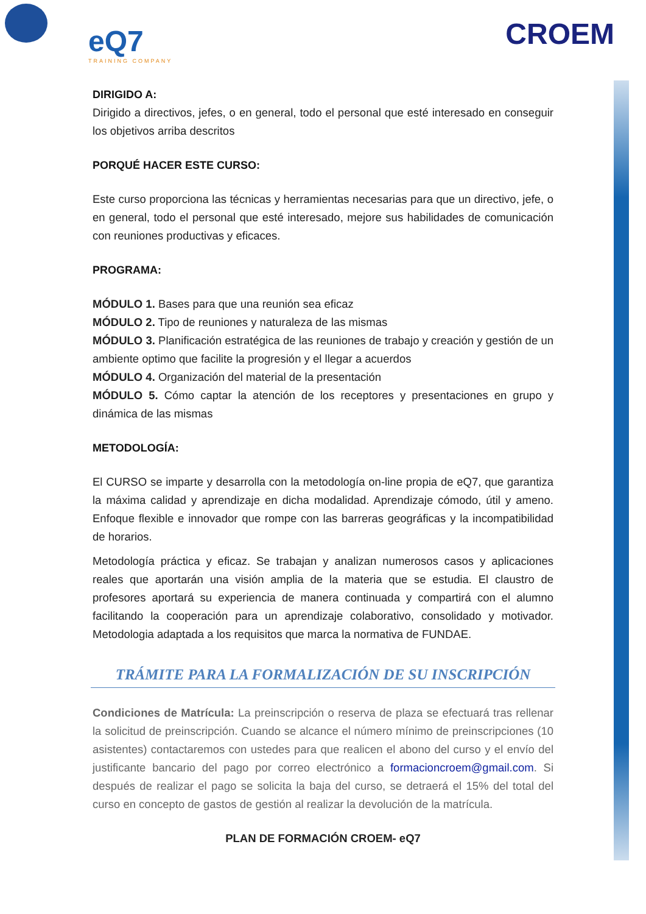eQ7
TRAINING COMPANY
CROEM
DIRIGIDO A:
Dirigido a directivos, jefes, o en general, todo el personal que esté interesado en conseguir los objetivos arriba descritos
PORQUÉ HACER ESTE CURSO:
Este curso proporciona las técnicas y herramientas necesarias para que un directivo, jefe, o en general, todo el personal que esté interesado, mejore sus habilidades de comunicación con reuniones productivas y eficaces.
PROGRAMA:
MÓDULO 1. Bases para que una reunión sea eficaz
MÓDULO 2. Tipo de reuniones y naturaleza de las mismas
MÓDULO 3. Planificación estratégica de las reuniones de trabajo y creación y gestión de un ambiente optimo que facilite la progresión y el llegar a acuerdos
MÓDULO 4. Organización del material de la presentación
MÓDULO 5. Cómo captar la atención de los receptores y presentaciones en grupo y dinámica de las mismas
METODOLOGÍA:
El CURSO se imparte y desarrolla con la metodología on-line propia de eQ7, que garantiza la máxima calidad y aprendizaje en dicha modalidad. Aprendizaje cómodo, útil y ameno. Enfoque flexible e innovador que rompe con las barreras geográficas y la incompatibilidad de horarios.
Metodología práctica y eficaz. Se trabajan y analizan numerosos casos y aplicaciones reales que aportarán una visión amplia de la materia que se estudia. El claustro de profesores aportará su experiencia de manera continuada y compartirá con el alumno facilitando la cooperación para un aprendizaje colaborativo, consolidado y motivador. Metodologia adaptada a los requisitos que marca la normativa de FUNDAE.
TRÁMITE PARA LA FORMALIZACIÓN DE SU INSCRIPCIÓN
Condiciones de Matrícula: La preinscripción o reserva de plaza se efectuará tras rellenar la solicitud de preinscripción. Cuando se alcance el número mínimo de preinscripciones (10 asistentes) contactaremos con ustedes para que realicen el abono del curso y el envío del justificante bancario del pago por correo electrónico a formacioncroem@gmail.com. Si después de realizar el pago se solicita la baja del curso, se detraerá el 15% del total del curso en concepto de gastos de gestión al realizar la devolución de la matrícula.
PLAN DE FORMACIÓN CROEM- eQ7